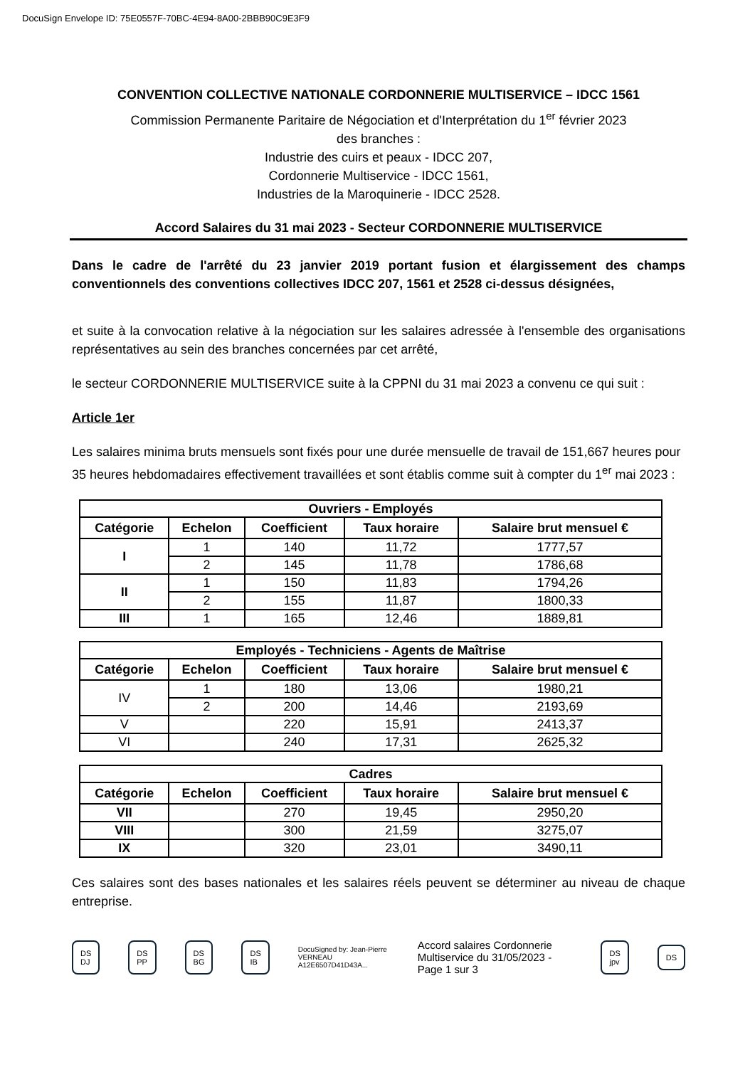DocuSign Envelope ID: 75E0557F-70BC-4E94-8A00-2BBB90C9E3F9
CONVENTION COLLECTIVE NATIONALE CORDONNERIE MULTISERVICE – IDCC 1561
Commission Permanente Paritaire de Négociation et d'Interprétation du 1<sup>er</sup> février 2023
des branches :
Industrie des cuirs et peaux - IDCC 207,
Cordonnerie Multiservice - IDCC 1561,
Industries de la Maroquinerie - IDCC 2528.
Accord Salaires du 31 mai 2023 - Secteur CORDONNERIE MULTISERVICE
Dans le cadre de l'arrêté du 23 janvier 2019 portant fusion et élargissement des champs conventionnels des conventions collectives IDCC 207, 1561 et 2528 ci-dessus désignées,
et suite à la convocation relative à la négociation sur les salaires adressée à l'ensemble des organisations représentatives au sein des branches concernées par cet arrêté,
le secteur CORDONNERIE MULTISERVICE suite à la CPPNI du 31 mai 2023 a convenu ce qui suit :
Article 1er
Les salaires minima bruts mensuels sont fixés pour une durée mensuelle de travail de 151,667 heures pour 35 heures hebdomadaires effectivement travaillées et sont établis comme suit à compter du 1<sup>er</sup> mai 2023 :
| Ouvriers - Employés | | | | |
| --- | --- | --- | --- | --- |
| Catégorie | Echelon | Coefficient | Taux horaire | Salaire brut mensuel € |
| I | 1 | 140 | 11,72 | 1777,57 |
| | 2 | 145 | 11,78 | 1786,68 |
| II | 1 | 150 | 11,83 | 1794,26 |
| | 2 | 155 | 11,87 | 1800,33 |
| III | 1 | 165 | 12,46 | 1889,81 |
| Employés - Techniciens - Agents de Maîtrise | | | | |
| --- | --- | --- | --- | --- |
| Catégorie | Echelon | Coefficient | Taux horaire | Salaire brut mensuel € |
| IV | 1 | 180 | 13,06 | 1980,21 |
| | 2 | 200 | 14,46 | 2193,69 |
| V | | 220 | 15,91 | 2413,37 |
| VI | | 240 | 17,31 | 2625,32 |
| Cadres | | | | |
| --- | --- | --- | --- | --- |
| Catégorie | Echelon | Coefficient | Taux horaire | Salaire brut mensuel € |
| VII | | 270 | 19,45 | 2950,20 |
| VIII | | 300 | 21,59 | 3275,07 |
| IX | | 320 | 23,01 | 3490,11 |
Ces salaires sont des bases nationales et les salaires réels peuvent se déterminer au niveau de chaque entreprise.
DS DJ DS PP DS BG DS IB DocuSigned by: Jean-Pierre VERNEAU A12E6507D41D43A... Accord salaires Cordonnerie Multiservice du 31/05/2023 - Page 1 sur 3 DS jpv DS